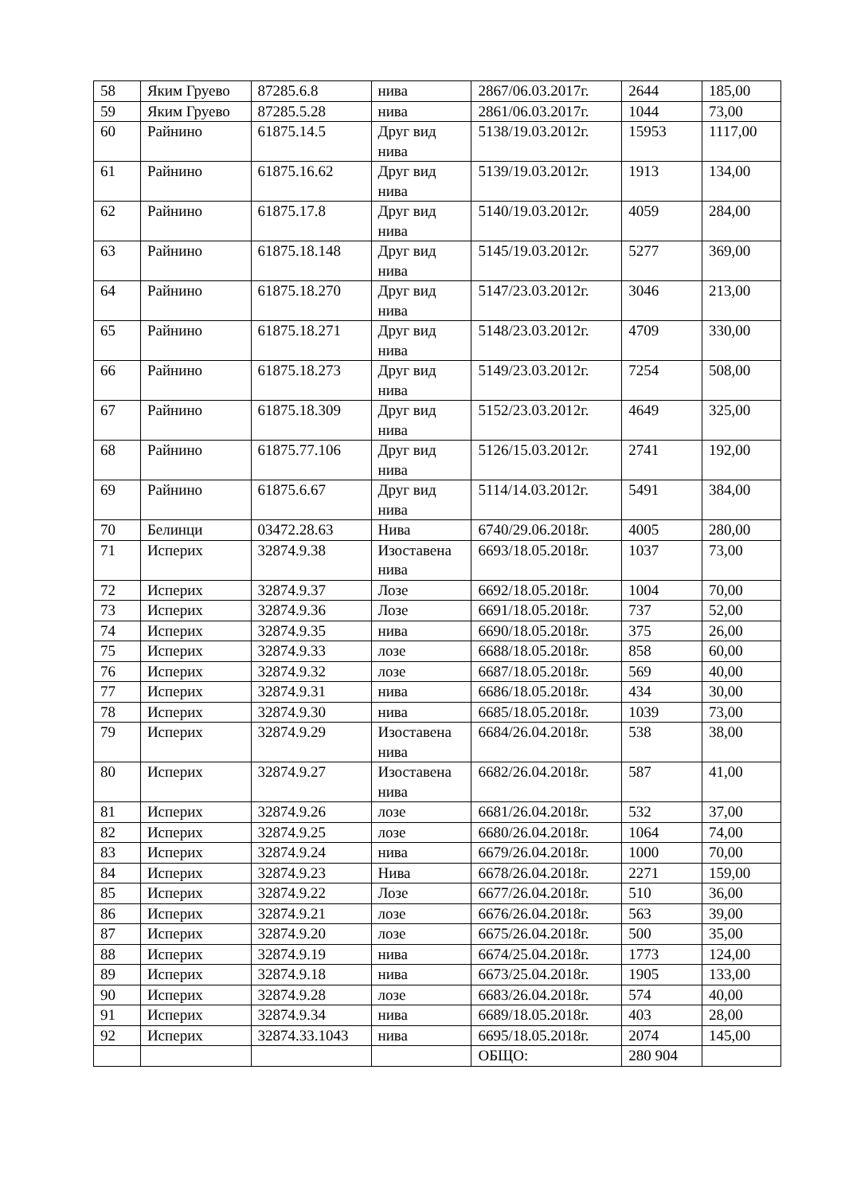| 58 | Яким Груево | 87285.6.8 | нива | 2867/06.03.2017г. | 2644 | 185,00 |
| 59 | Яким Груево | 87285.5.28 | нива | 2861/06.03.2017г. | 1044 | 73,00 |
| 60 | Райнино | 61875.14.5 | Друг вид нива | 5138/19.03.2012г. | 15953 | 1117,00 |
| 61 | Райнино | 61875.16.62 | Друг вид нива | 5139/19.03.2012г. | 1913 | 134,00 |
| 62 | Райнино | 61875.17.8 | Друг вид нива | 5140/19.03.2012г. | 4059 | 284,00 |
| 63 | Райнино | 61875.18.148 | Друг вид нива | 5145/19.03.2012г. | 5277 | 369,00 |
| 64 | Райнино | 61875.18.270 | Друг вид нива | 5147/23.03.2012г. | 3046 | 213,00 |
| 65 | Райнино | 61875.18.271 | Друг вид нива | 5148/23.03.2012г. | 4709 | 330,00 |
| 66 | Райнино | 61875.18.273 | Друг вид нива | 5149/23.03.2012г. | 7254 | 508,00 |
| 67 | Райнино | 61875.18.309 | Друг вид нива | 5152/23.03.2012г. | 4649 | 325,00 |
| 68 | Райнино | 61875.77.106 | Друг вид нива | 5126/15.03.2012г. | 2741 | 192,00 |
| 69 | Райнино | 61875.6.67 | Друг вид нива | 5114/14.03.2012г. | 5491 | 384,00 |
| 70 | Белинци | 03472.28.63 | Нива | 6740/29.06.2018г. | 4005 | 280,00 |
| 71 | Исперих | 32874.9.38 | Изоставена нива | 6693/18.05.2018г. | 1037 | 73,00 |
| 72 | Исперих | 32874.9.37 | Лозе | 6692/18.05.2018г. | 1004 | 70,00 |
| 73 | Исперих | 32874.9.36 | Лозе | 6691/18.05.2018г. | 737 | 52,00 |
| 74 | Исперих | 32874.9.35 | нива | 6690/18.05.2018г. | 375 | 26,00 |
| 75 | Исперих | 32874.9.33 | лозе | 6688/18.05.2018г. | 858 | 60,00 |
| 76 | Исперих | 32874.9.32 | лозе | 6687/18.05.2018г. | 569 | 40,00 |
| 77 | Исперих | 32874.9.31 | нива | 6686/18.05.2018г. | 434 | 30,00 |
| 78 | Исперих | 32874.9.30 | нива | 6685/18.05.2018г. | 1039 | 73,00 |
| 79 | Исперих | 32874.9.29 | Изоставена нива | 6684/26.04.2018г. | 538 | 38,00 |
| 80 | Исперих | 32874.9.27 | Изоставена нива | 6682/26.04.2018г. | 587 | 41,00 |
| 81 | Исперих | 32874.9.26 | лозе | 6681/26.04.2018г. | 532 | 37,00 |
| 82 | Исперих | 32874.9.25 | лозе | 6680/26.04.2018г. | 1064 | 74,00 |
| 83 | Исперих | 32874.9.24 | нива | 6679/26.04.2018г. | 1000 | 70,00 |
| 84 | Исперих | 32874.9.23 | Нива | 6678/26.04.2018г. | 2271 | 159,00 |
| 85 | Исперих | 32874.9.22 | Лозе | 6677/26.04.2018г. | 510 | 36,00 |
| 86 | Исперих | 32874.9.21 | лозе | 6676/26.04.2018г. | 563 | 39,00 |
| 87 | Исперих | 32874.9.20 | лозе | 6675/26.04.2018г. | 500 | 35,00 |
| 88 | Исперих | 32874.9.19 | нива | 6674/25.04.2018г. | 1773 | 124,00 |
| 89 | Исперих | 32874.9.18 | нива | 6673/25.04.2018г. | 1905 | 133,00 |
| 90 | Исперих | 32874.9.28 | лозе | 6683/26.04.2018г. | 574 | 40,00 |
| 91 | Исперих | 32874.9.34 | нива | 6689/18.05.2018г. | 403 | 28,00 |
| 92 | Исперих | 32874.33.1043 | нива | 6695/18.05.2018г. | 2074 | 145,00 |
| | | | | ОБЩО: | 280 904 | |